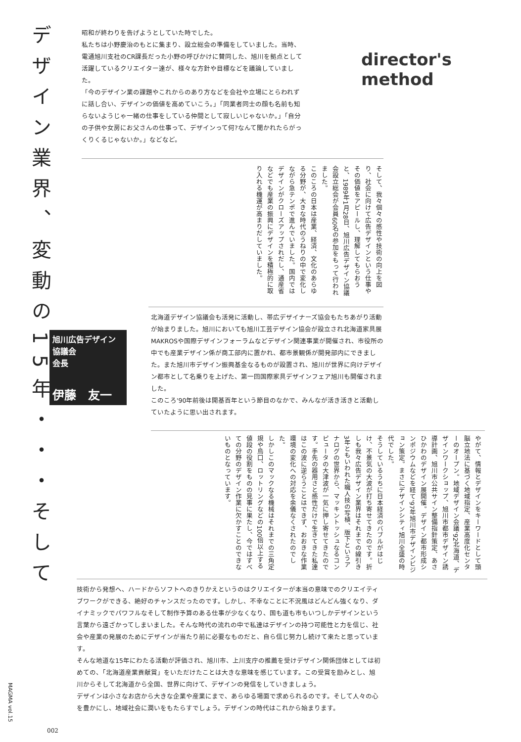デザイン業界、変動の15年・・・そして
director's method
昭和が終わりを告げようとしていた時でした。
私たちは小野慶治のもとに集まり、設立総会の準備をしていました。当時、電通旭川支社のCR課長だった小野の呼びかけに賛同した、旭川を拠点として活躍しているクリエイター達が、様々な方針や目標などを議論していました。
「今のデザイン業の課題やこれからのあり方などを会社や立場にとらわれずに話し合い、デザインの価値を高めていこう。」「同業者同士の顔も名前も知らないようじゃ一緒の仕事をしている仲間として寂しいじゃないか。」「自分の子供や女房にお父さんの仕事って、デザインって何?なんて聞かれたらがっくりくるじゃないか。」などなど。
そして、我々個々の感性や技術の向上を図り、社会に向けて広告デザインという仕事やその価値をアピールし、理解してもらおうと、1989年1月28日、旭川広告デザイン協議会設立総会が会員60名の参加をもって行われました。
このころの日本は産業、経済、文化のあらゆる分野が、大きな時代のうねりの中で変化しながら急テンポで進んでいました。国内ではデザインがクローズアップされだし、通産省などでも産業の振興にデザインを積極的に取り入れる機運が高まりだしていました。
旭川広告デザイン
協議会
会長
伊藤　友一
北海道デザイン協議会も活発に活動し、帯広デザイナーズ協会もたちあがり活動が始まりました。旭川においても旭川工芸デザイン協会が設立され北海道家具展MAKROSや国際デザインフォーラムなどデザイン関連事業が開催され、市役所の中でも産業デザイン係が商工部内に置かれ、都市景観係が開発部内にできました。また旭川市デザイン振興基金なるものが設置され、旭川が世界に向けデザイン都市として名乗りを上げた、第一回国際家具デザインフェア旭川も開催されました。
このころ'90年前後は開基百年という節目のなかで、みんなが活き活きと活動していたように思い出されます。
やがて、情報とデザインをキーワードとして頭脳立地法に基づく地域指定、産業高度化センターのオープン。地域デザイン会議'92北海道、デザインワークショップ、旭川市都市デザイン誘導計画、旭川市公共サイン整備指針策定、あさひかわのデザイン展開催。デザイン都市形成シンポジウムなどを経て'97年旭川市デザインビジョン策定。まさにデザインシティ旭川全盛の時代でした。
そうしているうちに日本経済のバブルがはじけ、不景気の大波が打ち寄せてきたのです。折しも我々広告デザイン業界はそれまでの線引き3年ともいわれた職人技の写植、版下というアナログの世界から、マッキントッシュなるコンピュータの大津波が一気に押し寄せてきたのです。手先の器用さと感性だけで生きてきた私達はこの波に逆らうことはできず、おおきな作業環境の変化への対応を余儀なくされたのでした。
しかしこのマックなる機械はそれまでの三角定規や烏口、ロットリングなどの100倍以上する値段の役割をものの見事に果たし、今ではすべての分野のデザイン作業に欠かすことのできないものとなっています。
技術から発想へ、ハードからソフトへのきりかえというのはクリエイターが本当の意味でのクリエイティブワークができる、絶好のチャンスだったのです。しかし、不幸なことに不況風はどんどん強くなり、ダイナミックでパワフルなそして制作予算のある仕事が少なくなり、国も道も市もいつしかデザインという言葉から遠ざかってしまいました。そんな時代の流れの中で私達はデザインの持つ可能性と力を信じ、社会や産業の発展のためにデザインが当たり前に必要なものだと、自ら信じ努力し続けて来たと思っています。
そんな地道な15年にわたる活動が評価され、旭川市、上川支庁の推薦を受けデザイン関係団体としては初めての、「北海道産業貢献賞」をいただけたことは大きな意味を感じています。この受賞を励みとし、旭川からそして北海道から全国、世界に向けて、デザインの発信をしていきましょう。
デザインは小さなお店から大きな企業や産業にまで、あらゆる場面で求められるのです。そして人々の心を豊かにし、地域社会に潤いをもたらすでしょう。デザインの時代はこれから始まります。
MAGMA vol.15
002